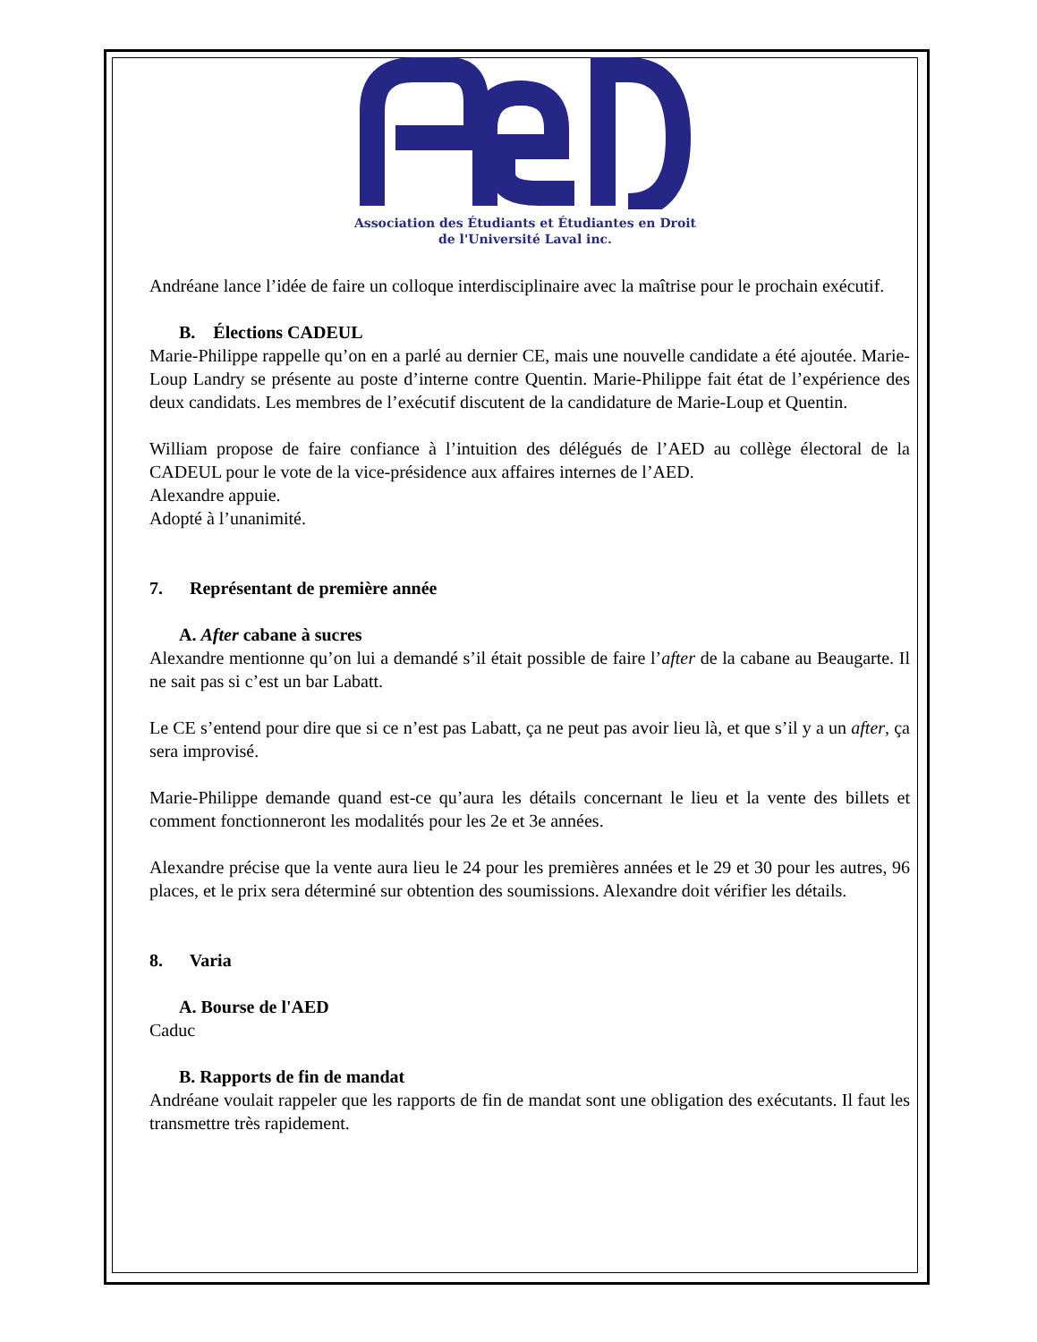Association des Étudiants et Étudiantes en Droit
de l'Université Laval inc.
Andréane lance l’idée de faire un colloque interdisciplinaire avec la maîtrise pour le prochain exécutif.
B. Élections CADEUL
Marie-Philippe rappelle qu’on en a parlé au dernier CE, mais une nouvelle candidate a été ajoutée. Marie-Loup Landry se présente au poste d’interne contre Quentin. Marie-Philippe fait état de l’expérience des deux candidats. Les membres de l’exécutif discutent de la candidature de Marie-Loup et Quentin.
William propose de faire confiance à l’intuition des délégués de l’AED au collège électoral de la CADEUL pour le vote de la vice-présidence aux affaires internes de l’AED.
Alexandre appuie.
Adopté à l’unanimité.
7. Représentant de première année
A. After cabane à sucres
Alexandre mentionne qu’on lui a demandé s’il était possible de faire l’after de la cabane au Beaugarte. Il ne sait pas si c’est un bar Labatt.
Le CE s’entend pour dire que si ce n’est pas Labatt, ça ne peut pas avoir lieu là, et que s’il y a un after, ça sera improvisé.
Marie-Philippe demande quand est-ce qu’aura les détails concernant le lieu et la vente des billets et comment fonctionneront les modalités pour les 2e et 3e années.
Alexandre précise que la vente aura lieu le 24 pour les premières années et le 29 et 30 pour les autres, 96 places, et le prix sera déterminé sur obtention des soumissions. Alexandre doit vérifier les détails.
8. Varia
A. Bourse de l'AED
Caduc
B. Rapports de fin de mandat
Andréane voulait rappeler que les rapports de fin de mandat sont une obligation des exécutants. Il faut les transmettre très rapidement.